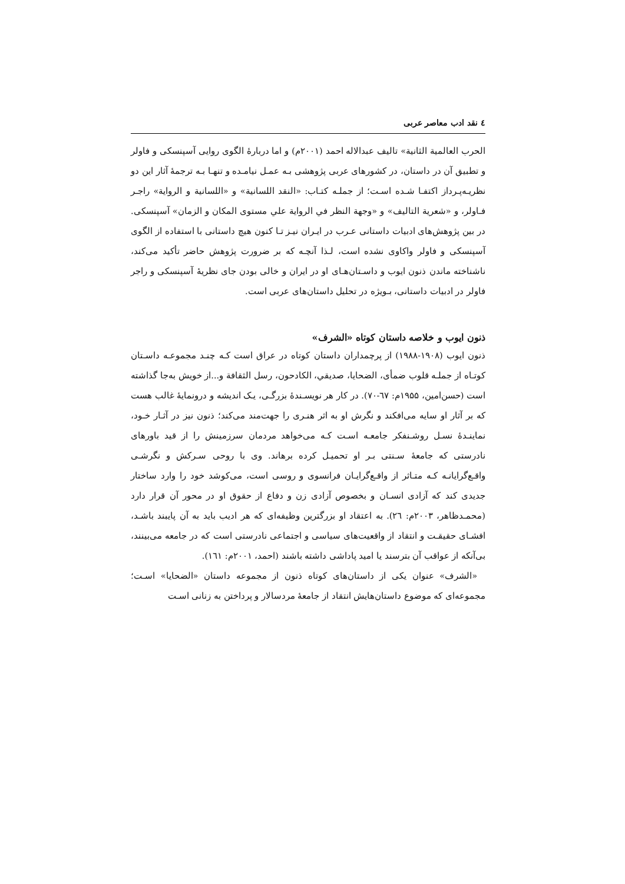٤ نقد ادب معاصر عربی
الحرب العالمية الثانية» تالیف عبدالاله احمد (۲۰۰۱م) و اما دربارهٔ الگوی روایی آسپنسکی و فاولر و تطبیق آن در داستان، در کشورهای عربی پژوهشی بـه عمـل نیامـده و تنهـا بـه ترجمهٔ آثار این دو نظریـه‌پـرداز اکتفـا شـده اسـت؛ از جملـه کتـاب: «النقد اللسانية» و «اللسانية و الرواية» راجـر فـاولر، و «شعرية التاليف» و «وجهة النظر في الرواية علي مستوى المكان و الزمان» آسپنسکی. در بین پژوهش‌های ادبیات داستانی عـرب در ایـران نیـز تـا کنون هیچ داستانی با استفاده از الگوی آسپنسکی و فاولر واکاوی نشده است، لـذا آنچـه که بر ضرورت پژوهش حاضر تأکید می‌کند، ناشناخته ماندن ذنون ایوب و داسـتان‌هـای او در ایران و خالی بودن جای نظریهٔ آسپنسکی و راجر فاولر در ادبیات داستانی، بـویژه در تحلیل داستان‌های عربی است.
ذنون ایوب و خلاصه داستان کوتاه «الشرف»
ذنون ایوب (۱۹۰۸-۱۹۸۸) از پرچمداران داستان کوتاه در عراق است کـه چنـد مجموعـه داسـتان کوتـاه از جملـه قلوب ضمأی، الضحايا، صديقي، الكادحون، رسل الثقافة و...از خویش به‌جا گذاشته است (حسن‌امین، ۱۹۵۵م: ٦٧-٧٠). در کار هر نویسـندهٔ بزرگـی، یـک اندیشه و درونمایهٔ غالب هست که بر آثار او سایه می‌افکند و نگرش او به اثر هنـری را جهت‌مند می‌کند؛ ذنون نیز در آثـار خـود، نماینـدهٔ نسـل روشـنفکر جامعـه اسـت کـه می‌خواهد مردمان سرزمینش را از قید باورهای نادرستی که جامعهٔ سـنتی بـر او تحمیـل کرده برهاند. وی با روحی سـرکش و نگرشـی واقـع‌گرایانـه کـه متـاثر از واقـع‌گرایـان فرانسوی و روسی است، می‌کوشد خود را وارد ساختار جدیدی کند که آزادی انسـان و بخصوص آزادی زن و دفاع از حقوق او در محور آن قرار دارد (محمـدظاهر، ۲۰۰۳م: ٢٦). به اعتقاد او بزرگترین وظیفه‌ای که هر ادیب باید به آن پایبند باشـد، افشـای حقیقـت و انتقاد از واقعیت‌های سیاسی و اجتماعی نادرستی است که در جامعه می‌بینند، بی‌آنکه از عواقب آن بترسند یا امید پاداشی داشته باشند (احمد، ۲۰۰۱م: ١٦١).
«الشرف» عنوان یکی از داستان‌های کوتاه ذنون از مجموعه داستان «الضحايا» اسـت؛ مجموعه‌ای که موضوع داستان‌هایش انتقاد از جامعهٔ مردسالار و پرداختن به زنانی اسـت